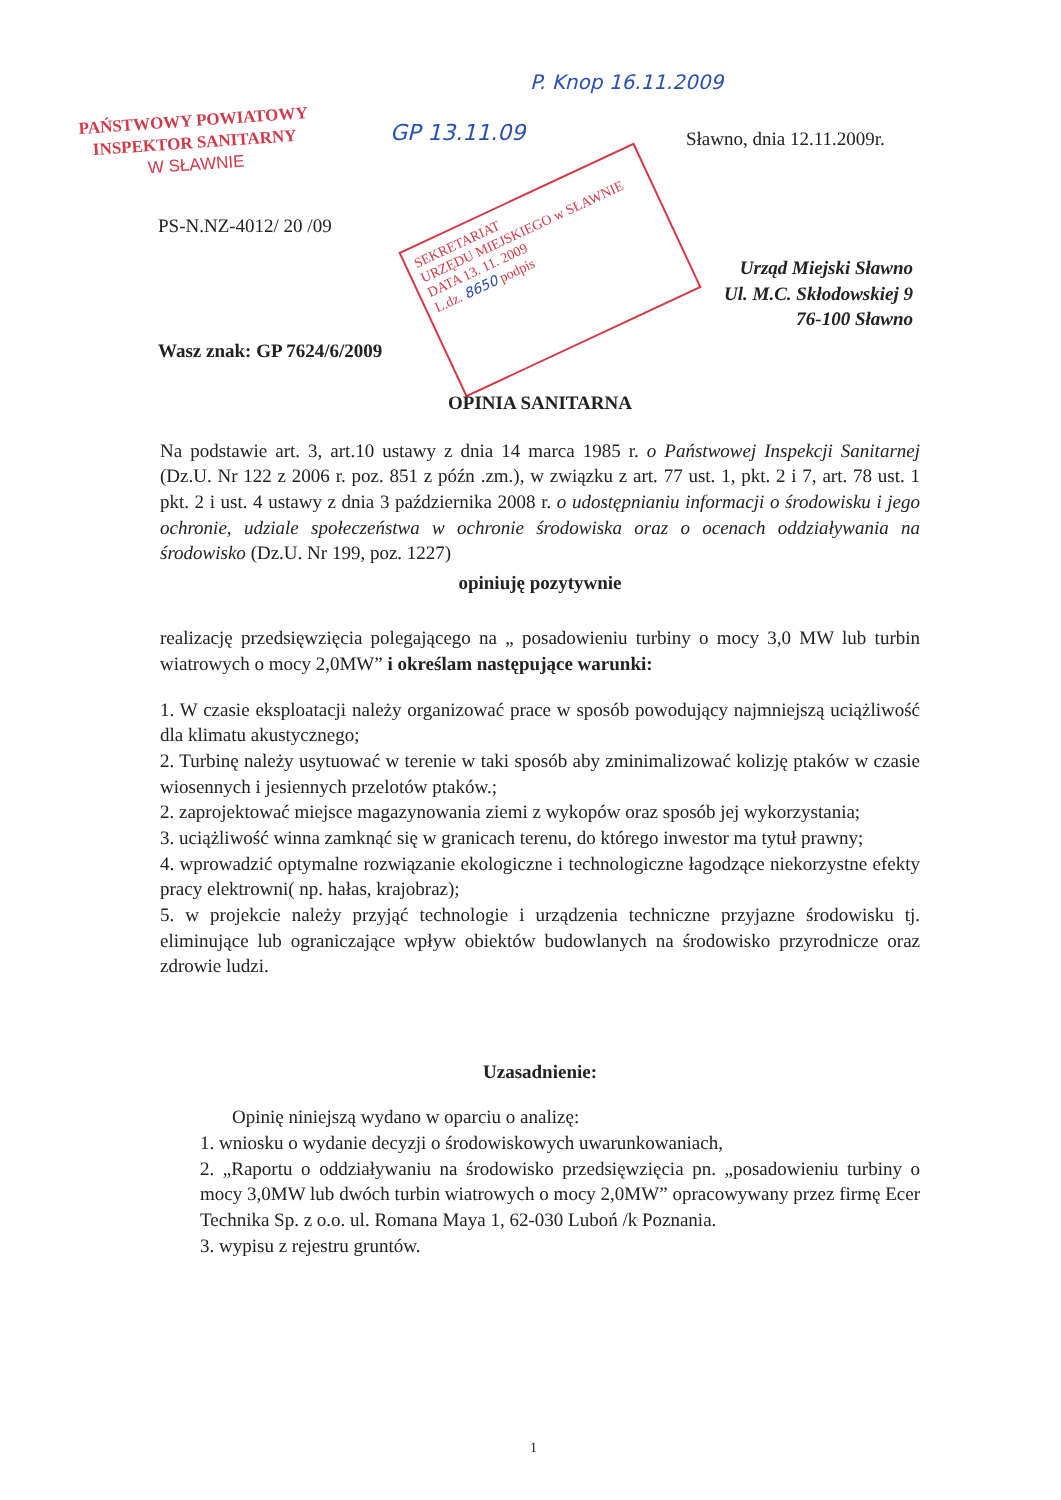PAŃSTWOWY POWIATOWY
INSPEKTOR SANITARNY
W SŁAWNIE
SEKRETARIAT
URZĘDU MIEJSKIEGO w SŁAWNIE
DATA 13. 11. 2009
L.dz. 8650 podpis
GP 13.11.09
P. Knop 16.11.2009
Sławno, dnia 12.11.2009r.
PS-N.NZ-4012/ 20 /09
Urząd Miejski Sławno
Ul. M.C. Skłodowskiej 9
76-100 Sławno
Wasz znak: GP 7624/6/2009
OPINIA SANITARNA
Na podstawie art. 3, art.10 ustawy z dnia 14 marca 1985 r. o Państwowej Inspekcji Sanitarnej (Dz.U. Nr 122 z 2006 r. poz. 851 z późn .zm.), w związku z art. 77 ust. 1, pkt. 2 i 7, art. 78 ust. 1 pkt. 2 i ust. 4 ustawy z dnia 3 października 2008 r. o udostępnianiu informacji o środowisku i jego ochronie, udziale społeczeństwa w ochronie środowiska oraz o ocenach oddziaływania na środowisko (Dz.U. Nr 199, poz. 1227)
opiniuję pozytywnie
realizację przedsięwzięcia polegającego na „ posadowieniu turbiny o mocy 3,0 MW lub turbin wiatrowych o mocy 2,0MW” i określam następujące warunki:
1. W czasie eksploatacji należy organizować prace w sposób powodujący najmniejszą uciążliwość dla klimatu akustycznego;
2. Turbinę należy usytuować w terenie w taki sposób aby zminimalizować kolizję ptaków w czasie wiosennych i jesiennych przelotów ptaków.;
2. zaprojektować miejsce magazynowania ziemi z wykopów oraz sposób jej wykorzystania;
3. uciążliwość winna zamknąć się w granicach terenu, do którego inwestor ma tytuł prawny;
4. wprowadzić optymalne rozwiązanie ekologiczne i technologiczne łagodzące niekorzystne efekty pracy elektrowni( np. hałas, krajobraz);
5. w projekcie należy przyjąć technologie i urządzenia techniczne przyjazne środowisku tj. eliminujące lub ograniczające wpływ obiektów budowlanych na środowisko przyrodnicze oraz zdrowie ludzi.
Uzasadnienie:
Opinię niniejszą wydano w oparciu o analizę:
1. wniosku o wydanie decyzji o środowiskowych uwarunkowaniach,
2. „Raportu o oddziaływaniu na środowisko przedsięwzięcia pn. „posadowieniu turbiny o mocy 3,0MW lub dwóch turbin wiatrowych o mocy 2,0MW” opracowywany przez firmę Ecer Technika Sp. z o.o. ul. Romana Maya 1, 62-030 Luboń /k Poznania.
3. wypisu z rejestru gruntów.
1